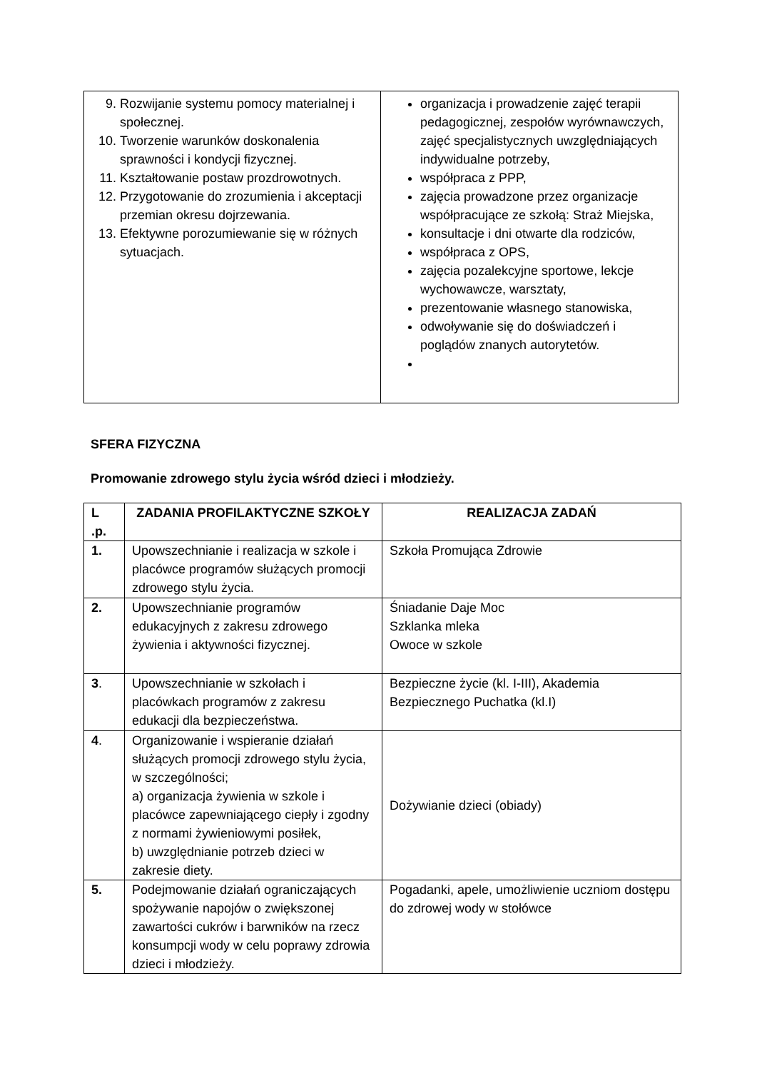| 9. Rozwijanie systemu pomocy materialnej i społecznej. 10. Tworzenie warunków doskonalenia sprawności i kondycji fizycznej. 11. Kształtowanie postaw prozdrowotnych. 12. Przygotowanie do zrozumienia i akceptacji przemian okresu dojrzewania. 13. Efektywne porozumiewanie się w różnych sytuacjach. | organizacja i prowadzenie zajęć terapii pedagogicznej, zespołów wyrównawczych, zajęć specjalistycznych uwzględniających indywidualne potrzeby, współpraca z PPP, zajęcia prowadzone przez organizacje współpracujące ze szkołą: Straż Miejska, konsultacje i dni otwarte dla rodziców, współpraca z OPS, zajęcia pozalekcyjne sportowe, lekcje wychowawcze, warsztaty, prezentowanie własnego stanowiska, odwoływanie się do doświadczeń i poglądów znanych autorytetów. |
SFERA FIZYCZNA
Promowanie zdrowego stylu życia wśród dzieci i młodzieży.
| L .p. | ZADANIA PROFILAKTYCZNE SZKOŁY | REALIZACJA ZADAŃ |
| --- | --- | --- |
| 1. | Upowszechnianie i realizacja w szkole i placówce programów służących promocji zdrowego stylu życia. | Szkoła Promująca Zdrowie |
| 2. | Upowszechnianie programów edukacyjnych z zakresu zdrowego żywienia i aktywności fizycznej. | Śniadanie Daje Moc Szklanka mleka Owoce w szkole |
| 3 . | Upowszechnianie w szkołach i placówkach programów z zakresu edukacji dla bezpieczeństwa. | Bezpieczne życie (kl. I-III), Akademia Bezpiecznego Puchatka (kl.I) |
| 4 . | Organizowanie i wspieranie działań służących promocji zdrowego stylu życia, w szczególności; a) organizacja żywienia w szkole i placówce zapewniającego ciepły i zgodny z normami żywieniowymi posiłek, b) uwzględnianie potrzeb dzieci w zakresie diety. | Dożywianie dzieci (obiady) |
| 5. | Podejmowanie działań ograniczających spożywanie napojów o zwiększonej zawartości cukrów i barwników na rzecz konsumpcji wody w celu poprawy zdrowia dzieci i młodzieży. | Pogadanki, apele, umożliwienie uczniom dostępu do zdrowej wody w stołówce |